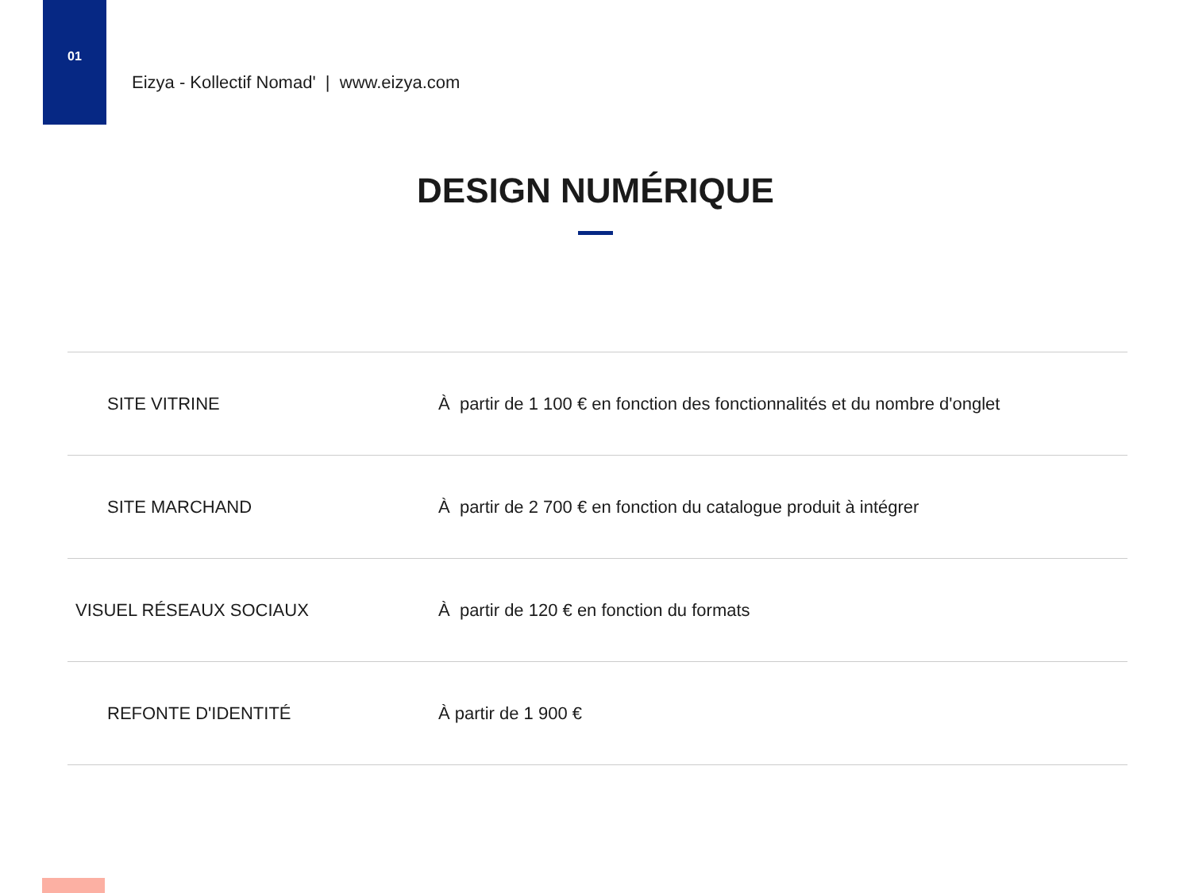01
Eizya - Kollectif Nomad' | www.eizya.com
DESIGN NUMÉRIQUE
| SITE VITRINE | À partir de 1 100 € en fonction des fonctionnalités et du nombre d'onglet |
| SITE MARCHAND | À partir de 2 700 € en fonction du catalogue produit à intégrer |
| VISUEL RÉSEAUX SOCIAUX | À partir de 120 € en fonction du formats |
| REFONTE D'IDENTITÉ | À partir de 1 900 € |